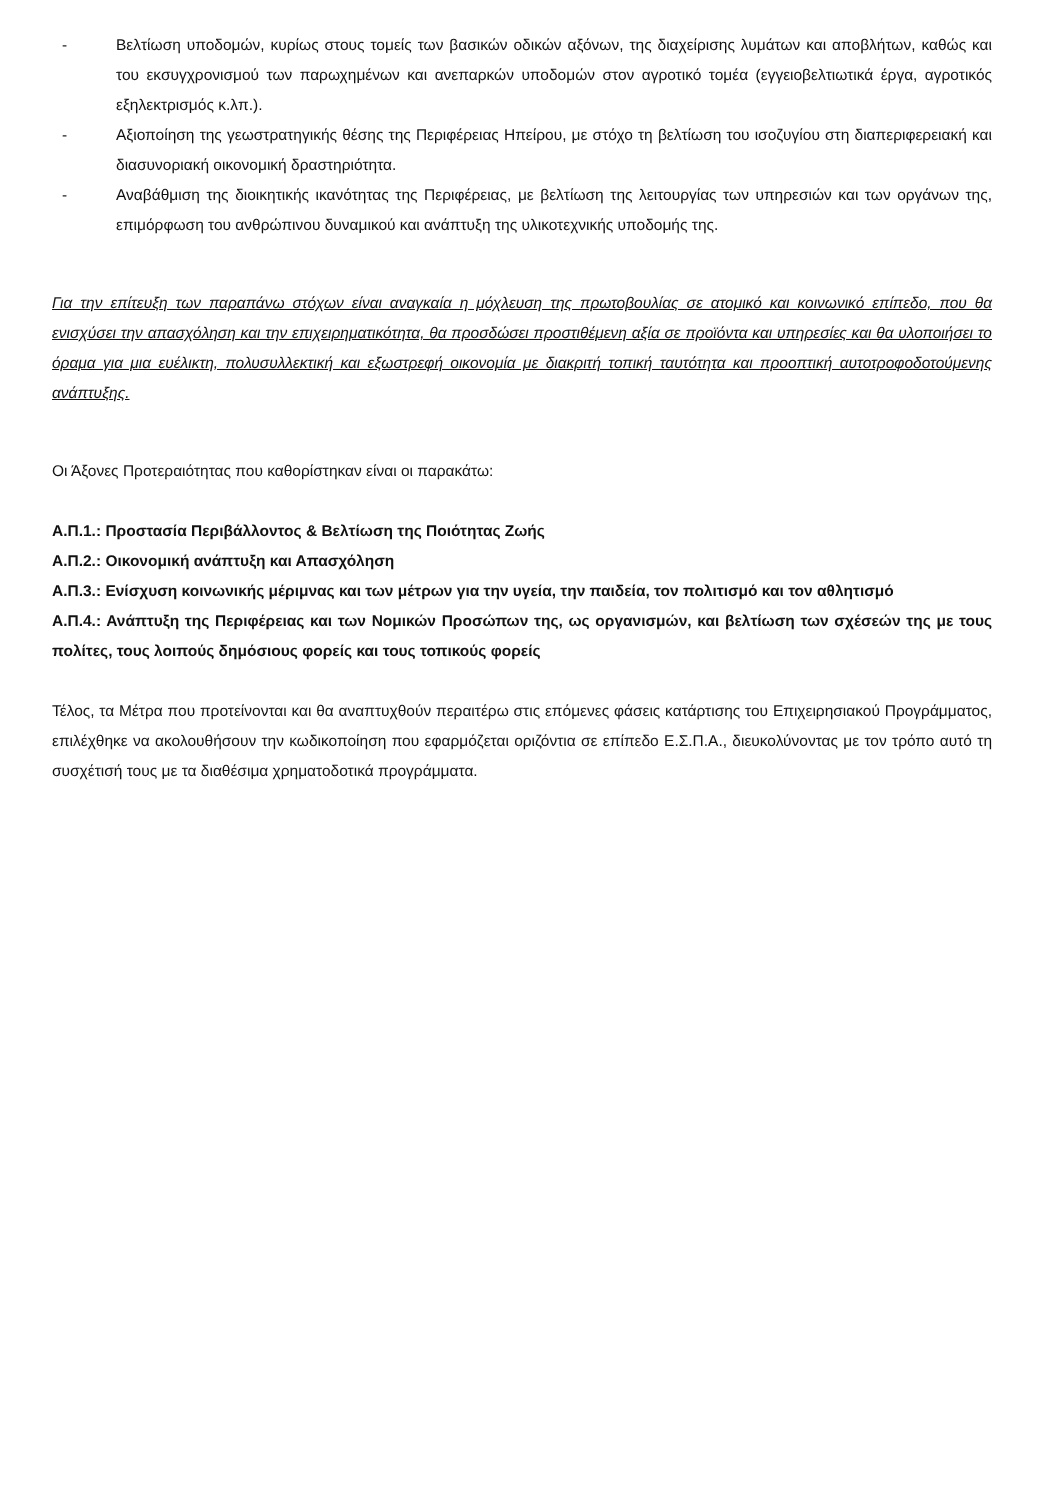- Βελτίωση υποδομών, κυρίως στους τομείς των βασικών οδικών αξόνων, της διαχείρισης λυμάτων και αποβλήτων, καθώς και του εκσυγχρονισμού των παρωχημένων και ανεπαρκών υποδομών στον αγροτικό τομέα (εγγειοβελτιωτικά έργα, αγροτικός εξηλεκτρισμός κ.λπ.).
- Αξιοποίηση της γεωστρατηγικής θέσης της Περιφέρειας Ηπείρου, με στόχο τη βελτίωση του ισοζυγίου στη διαπεριφερειακή και διασυνοριακή οικονομική δραστηριότητα.
- Αναβάθμιση της διοικητικής ικανότητας της Περιφέρειας, με βελτίωση της λειτουργίας των υπηρεσιών και των οργάνων της, επιμόρφωση του ανθρώπινου δυναμικού και ανάπτυξη της υλικοτεχνικής υποδομής της.
Για την επίτευξη των παραπάνω στόχων είναι αναγκαία η μόχλευση της πρωτοβουλίας σε ατομικό και κοινωνικό επίπεδο, που θα ενισχύσει την απασχόληση και την επιχειρηματικότητα, θα προσδώσει προστιθέμενη αξία σε προϊόντα και υπηρεσίες και θα υλοποιήσει το όραμα για μια ευέλικτη, πολυσυλλεκτική και εξωστρεφή οικονομία με διακριτή τοπική ταυτότητα και προοπτική αυτοτροφοδοτούμενης ανάπτυξης.
Οι Άξονες Προτεραιότητας που καθορίστηκαν είναι οι παρακάτω:
Α.Π.1.: Προστασία Περιβάλλοντος & Βελτίωση της Ποιότητας Ζωής
Α.Π.2.: Οικονομική ανάπτυξη και Απασχόληση
Α.Π.3.: Ενίσχυση κοινωνικής μέριμνας και των μέτρων για την υγεία, την παιδεία, τον πολιτισμό και τον αθλητισμό
Α.Π.4.: Ανάπτυξη της Περιφέρειας και των Νομικών Προσώπων της, ως οργανισμών, και βελτίωση των σχέσεών της με τους πολίτες, τους λοιπούς δημόσιους φορείς και τους τοπικούς φορείς
Τέλος, τα Μέτρα που προτείνονται και θα αναπτυχθούν περαιτέρω στις επόμενες φάσεις κατάρτισης του Επιχειρησιακού Προγράμματος, επιλέχθηκε να ακολουθήσουν την κωδικοποίηση που εφαρμόζεται οριζόντια σε επίπεδο Ε.Σ.Π.Α., διευκολύνοντας με τον τρόπο αυτό τη συσχέτισή τους με τα διαθέσιμα χρηματοδοτικά προγράμματα.